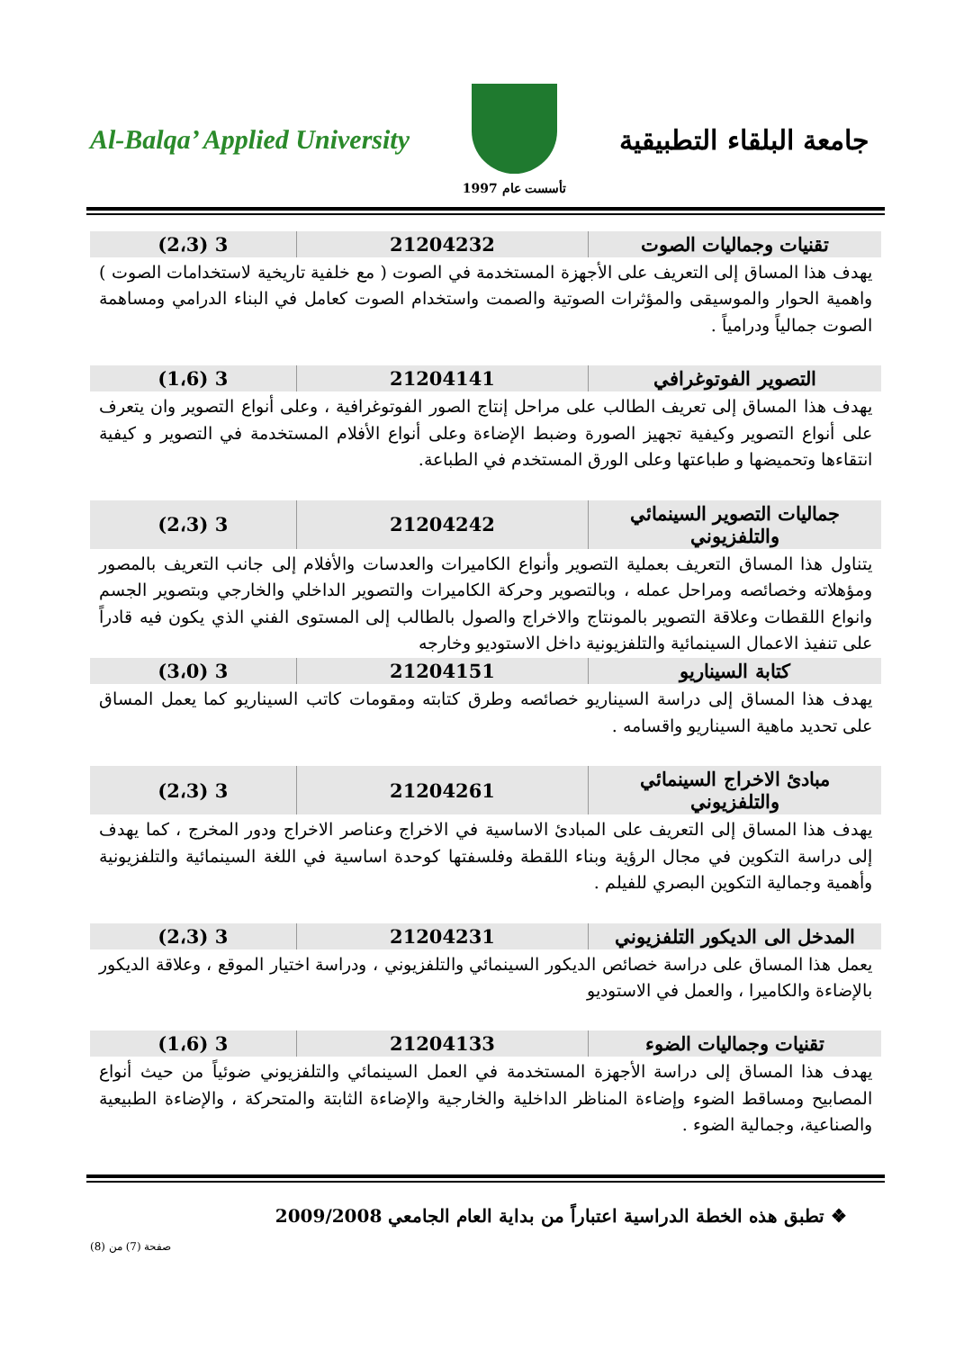Al-Balqa’ Applied University
تأسست عام 1997
جامعة البلقاء التطبيقية
| تقنيات وجماليات الصوت | 21204232 | 3 (2،3) |
يهدف هذا المساق إلى التعريف على الأجهزة المستخدمة في الصوت ( مع خلفية تاريخية لاستخدامات الصوت ) واهمية الحوار والموسيقى والمؤثرات الصوتية والصمت واستخدام الصوت كعامل في البناء الدرامي ومساهمة الصوت جمالياً ودرامياً .
| التصوير الفوتوغرافي | 21204141 | 3 (1،6) |
يهدف هذا المساق إلى تعريف الطالب على مراحل إنتاج الصور الفوتوغرافية ، وعلى أنواع التصوير وان يتعرف على أنواع التصوير وكيفية تجهيز الصورة وضبط الإضاءة وعلى أنواع الأفلام المستخدمة في التصوير و كيفية انتقاءها وتحميضها و طباعتها وعلى الورق المستخدم في الطباعة.
| جماليات التصوير السينمائي والتلفزيوني | 21204242 | 3 (2،3) |
يتناول هذا المساق التعريف بعملية التصوير وأنواع الكاميرات والعدسات والأفلام إلى جانب التعريف بالمصور ومؤهلاته وخصائصه ومراحل عمله ، وبالتصوير وحركة الكاميرات والتصوير الداخلي والخارجي وبتصوير الجسم وانواع اللقطات وعلاقة التصوير بالمونتاج والاخراج والصول بالطالب إلى المستوى الفني الذي يكون فيه قادراً على تنفيذ الاعمال السينمائية والتلفزيونية داخل الاستوديو وخارجه
| كتابة السيناريو | 21204151 | 3 (3،0) |
يهدف هذا المساق إلى دراسة السيناريو خصائصه وطرق كتابته ومقومات كاتب السيناريو كما يعمل المساق على تحديد ماهية السيناريو واقسامه .
| مبادئ الاخراج السينمائي والتلفزيوني | 21204261 | 3 (2،3) |
يهدف هذا المساق إلى التعريف على المبادئ الاساسية في الاخراج وعناصر الاخراج ودور المخرج ، كما يهدف إلى دراسة التكوين في مجال الرؤية وبناء اللقطة وفلسفتها كوحدة اساسية في اللغة السينمائية والتلفزيونية وأهمية وجمالية التكوين البصري للفيلم .
| المدخل الى الديكور التلفزيوني | 21204231 | 3 (2،3) |
يعمل هذا المساق على دراسة خصائص الديكور السينمائي والتلفزيوني ، ودراسة اختيار الموقع ، وعلاقة الديكور بالإضاءة والكاميرا ، والعمل في الاستوديو
| تقنيات وجماليات الضوء | 21204133 | 3 (1،6) |
يهدف هذا المساق إلى دراسة الأجهزة المستخدمة في العمل السينمائي والتلفزيوني ضوئياً من حيث أنواع المصابيح ومساقط الضوء وإضاءة المناظر الداخلية والخارجية والإضاءة الثابتة والمتحركة ، والإضاءة الطبيعية والصناعية، وجمالية الضوء .
❖ تطبق هذه الخطة الدراسية اعتباراً من بداية العام الجامعي 2009/2008
صفحة (7) من (8)